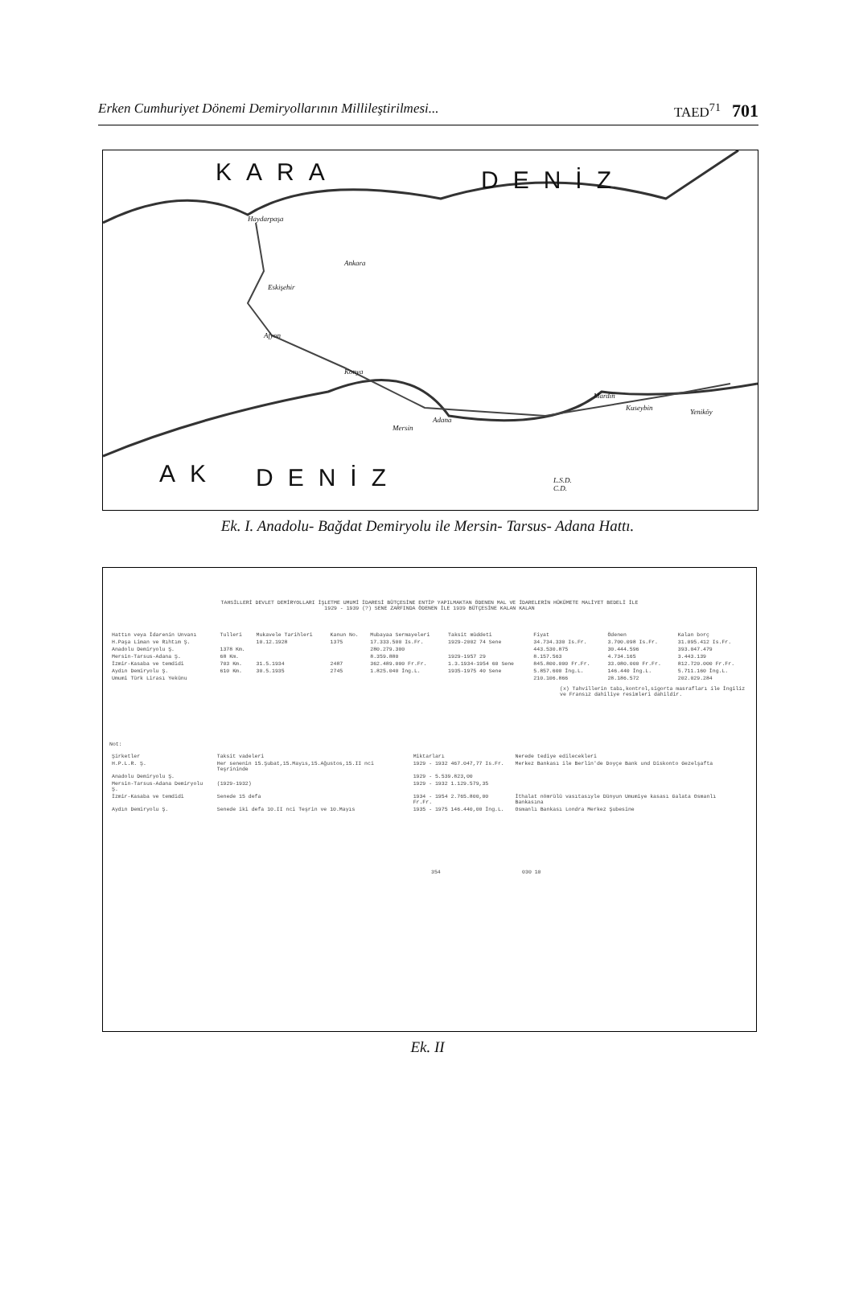Erken Cumhuriyet Dönemi Demiryollarının Millileştirilmesi...
TAED<sup>71</sup> 701
KARA DENİZ
AK DENİZ
Haydarpaşa
Ankara
Eskişehir
Afyon
Konya
Mersin
Adana
Mardin
Kuseybin Yeniköy
L.S.D.
C.D.
Ek. I. Anadolu- Bağdat Demiryolu ile Mersin- Tarsus- Adana Hattı.
TAHSİLLERİ DEVLET DEMİRYOLLARI İŞLETME UMUMİ İDARESİ BÜTÇESİNE ENTİP YAPILMAKTAN ÖDENEN MAL VE İDARELERİN HÜKÜMETE MALİYET BEDELİ İLE
1929 - 1939 (?) SENE ZARFINDA ÖDENEN İLE 1939 BÜTÇESİNE KALAN KALAN
| Hattın veya İdarenin Unvanı | Tulleri | Mukavele Tarihleri | Kanun No. | Mubayaa Sermayeleri | Taksit müddeti | Fiyat | Ödenen | Kalan borç |
| --- | --- | --- | --- | --- | --- | --- | --- | --- |
| H.Paşa Liman ve Rıhtım Ş. | | 10.12.1928 | 1375 | 17.333.500 Is.Fr. | 1929-2002 74 Sene | 34.734.330 Is.Fr. | 3.700.098 Is.Fr. | 31.095.412 Is.Fr. |
| Anadolu Demiryolu Ş. | 1378 Km. | | | 280.279.300 | | 443.530.875 | 30.444.596 | 393.047.479 |
| Mersin-Tarsus-Adana Ş. | 68 Km. | | | 8.359.880 | 1929-1957 29 | 8.157.563 | 4.734.165 | 3.443.139 |
| İzmir-Kasaba ve temdidi | 703 Km. | 31.5.1934 | 2487 | 362.489.000 Fr.Fr. | 1.3.1934-1954 60 Sene | 845.800.000 Fr.Fr. | 33.080.000 Fr.Fr. | 812.720.000 Fr.Fr. |
| Aydın Demiryolu Ş. | 610 Km. | 30.5.1935 | 2745 | 1.825.040 İng.L. | 1935-1975 40 Sene | 5.857.600 İng.L. | 146.440 İng.L. | 5.711.160 İng.L. |
| Umumi Türk Lirası Yekünu | | | | | | 210.106.866 | 28.186.572 | 202.029.284 |
(x) Tahvillerin tabı,kontrol,sigorta masrafları ile İngiliz ve Fransız dahiliye resimleri dahildir.
Not:
| Şirketler | Taksit vadeleri | Miktarları | Nerede tediye edilecekleri |
| --- | --- | --- | --- |
| H.P.L.R. Ş. | Her senenin 15.Şubat,15.Mayıs,15.Ağustos,15.II nci Teşrininde | 1929 - 1932 467.047,77 Is.Fr. | Merkez Bankası ile Berlin'de Doyçe Bank und Diskonto Gezelşafta |
| Anadolu Demiryolu Ş. | | 1929 - 5.539.823,00 | |
| Mersin-Tarsus-Adana Demiryolu Ş. | (1929-1932) | 1929 - 1932 1.129.579,35 | |
| İzmir-Kasaba ve temdidi | Senede 15 defa | 1934 - 1954 2.765.800,00 Fr.Fr. | İthalat nömrülü vasıtasıyle Dünyun Umumiye kasası Galata Osmanlı Bankasına |
| Aydın Demiryolu Ş. | Senede iki defa 10.II nci Teşrin ve 10.Mayıs | 1935 - 1975 146.440,00 İng.L. | Osmanlı Bankası Londra Merkez Şubesine |
354 030 10
Ek. II